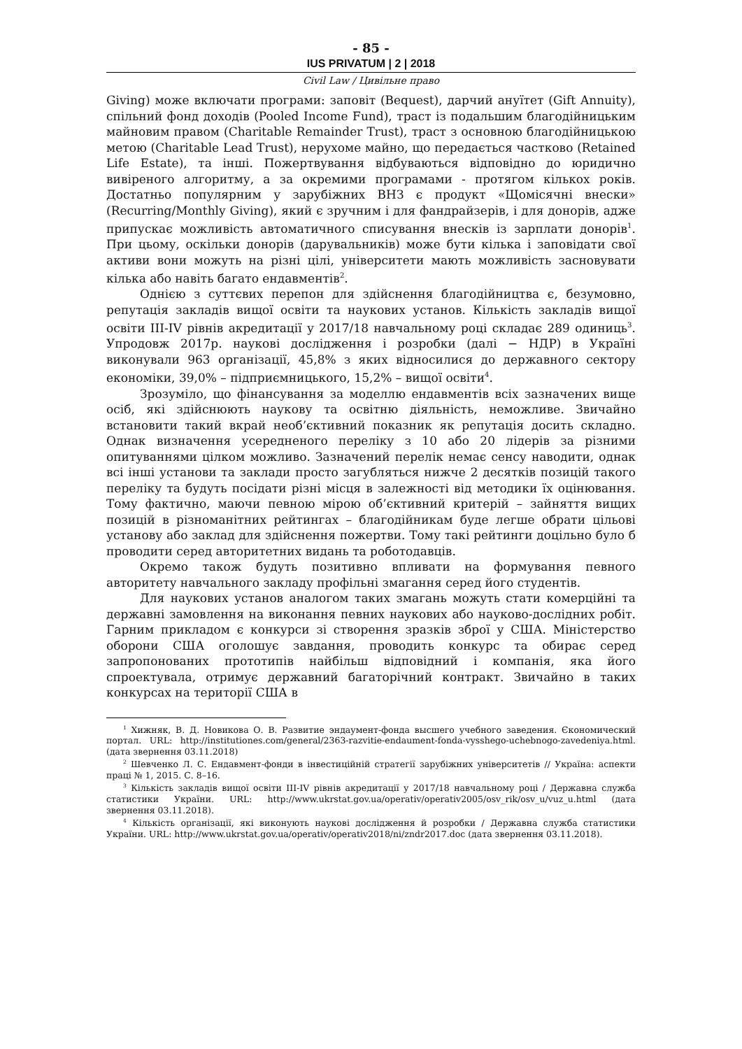- 85 -
IUS PRIVATUM | 2 | 2018
Civil Law / Цивільне право
Giving) може включати програми: заповіт (Bequest), дарчий ануїтет (Gift Annuity), спільний фонд доходів (Pooled Income Fund), траст із подальшим благодійницьким майновим правом (Charitable Remainder Trust), траст з основною благодійницькою метою (Charitable Lead Trust), нерухоме майно, що передається частково (Retained Life Estate), та інші. Пожертвування відбуваються відповідно до юридично вивіреного алгоритму, а за окремими програмами - протягом кількох років. Достатньо популярним у зарубіжних ВНЗ є продукт «Щомісячні внески» (Recurring/Monthly Giving), який є зручним і для фандрайзерів, і для донорів, адже припускає можливість автоматичного списування внесків із зарплати донорів<sup>1</sup>. При цьому, оскільки донорів (дарувальників) може бути кілька і заповідати свої активи вони можуть на різні цілі, університети мають можливість засновувати кілька або навіть багато ендавментів<sup>2</sup>.
Однією з суттєвих перепон для здійснення благодійництва є, безумовно, репутація закладів вищої освіти та наукових установ. Кількість закладів вищої освіти III-IV рівнів акредитації у 2017/18 навчальному році складає 289 одиниць<sup>3</sup>. Упродовж 2017р. наукові дослідження і розробки (далі − НДР) в Україні виконували 963 організації, 45,8% з яких відносилися до державного сектору економіки, 39,0% – підприємницького, 15,2% – вищої освіти<sup>4</sup>.
Зрозуміло, що фінансування за моделлю ендавментів всіх зазначених вище осіб, які здійснюють наукову та освітню діяльність, неможливе. Звичайно встановити такий вкрай необ’єктивний показник як репутація досить складно. Однак визначення усередненого переліку з 10 або 20 лідерів за різними опитуваннями цілком можливо. Зазначений перелік немає сенсу наводити, однак всі інші установи та заклади просто загубляться нижче 2 десятків позицій такого переліку та будуть посідати різні місця в залежності від методики їх оцінювання. Тому фактично, маючи певною мірою об’єктивний критерій – зайняття вищих позицій в різноманітних рейтингах – благодійникам буде легше обрати цільові установу або заклад для здійснення пожертви. Тому такі рейтинги доцільно було б проводити серед авторитетних видань та роботодавців.
Окремо також будуть позитивно впливати на формування певного авторитету навчального закладу профільні змагання серед його студентів.
Для наукових установ аналогом таких змагань можуть стати комерційні та державні замовлення на виконання певних наукових або науково-дослідних робіт. Гарним прикладом є конкурси зі створення зразків зброї у США. Міністерство оборони США оголошує завдання, проводить конкурс та обирає серед запропонованих прототипів найбільш відповідний і компанія, яка його спроектувала, отримує державний багаторічний контракт. Звичайно в таких конкурсах на території США в
<sup>1</sup> Хижняк, В. Д. Новикова О. В. Развитие эндаумент-фонда высшего учебного заведения. Єкономический портал. URL: http://institutiones.com/general/2363-razvitie-endaument-fonda-vysshego-uchebnogo-zavedeniya.html. (дата звернення 03.11.2018)
<sup>2</sup> Шевченко Л. С. Ендавмент-фонди в інвестиційній стратегії зарубіжних університетів // Україна: аспекти праці № 1, 2015. С. 8–16.
<sup>3</sup> Кількість закладів вищої освіти III-IV рівнів акредитації у 2017/18 навчальному році / Державна служба статистики України. URL: http://www.ukrstat.gov.ua/operativ/operativ2005/osv_rik/osv_u/vuz_u.html (дата звернення 03.11.2018).
<sup>4</sup> Кількість організації, які виконують наукові дослідження й розробки / Державна служба статистики України. URL: http://www.ukrstat.gov.ua/operativ/operativ2018/ni/zndr2017.doc (дата звернення 03.11.2018).